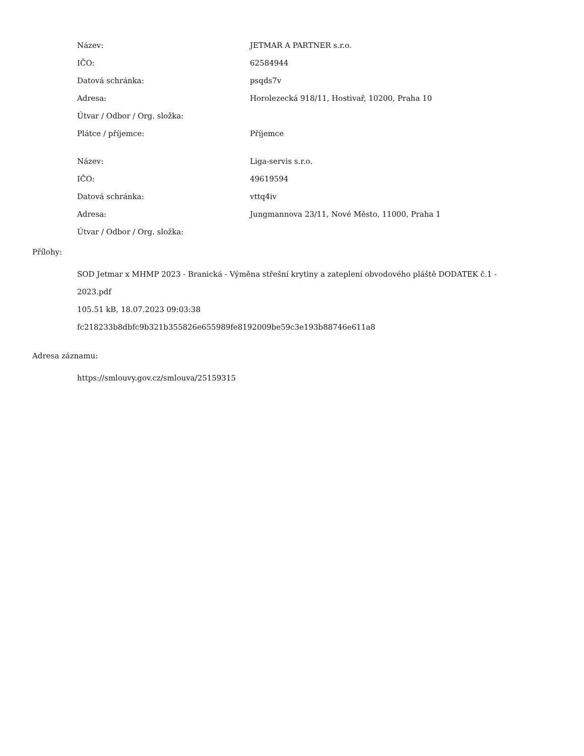| Název: | JETMAR A PARTNER s.r.o. |
| IČO: | 62584944 |
| Datová schránka: | psqds7v |
| Adresa: | Horolezecká 918/11, Hostivař, 10200, Praha 10 |
| Útvar / Odbor / Org. složka: | |
| Plátce / příjemce: | Příjemce |
| Název: | Liga-servis s.r.o. |
| IČO: | 49619594 |
| Datová schránka: | vttq4iv |
| Adresa: | Jungmannova 23/11, Nové Město, 11000, Praha 1 |
| Útvar / Odbor / Org. složka: | |
Přílohy:
SOD Jetmar x MHMP 2023 - Branická - Výměna střešní krytiny a zateplení obvodového pláště DODATEK č.1 - 2023.pdf
105.51 kB, 18.07.2023 09:03:38
fc218233b8dbfc9b321b355826e655989fe8192009be59c3e193b88746e611a8
Adresa záznamu:
https://smlouvy.gov.cz/smlouva/25159315